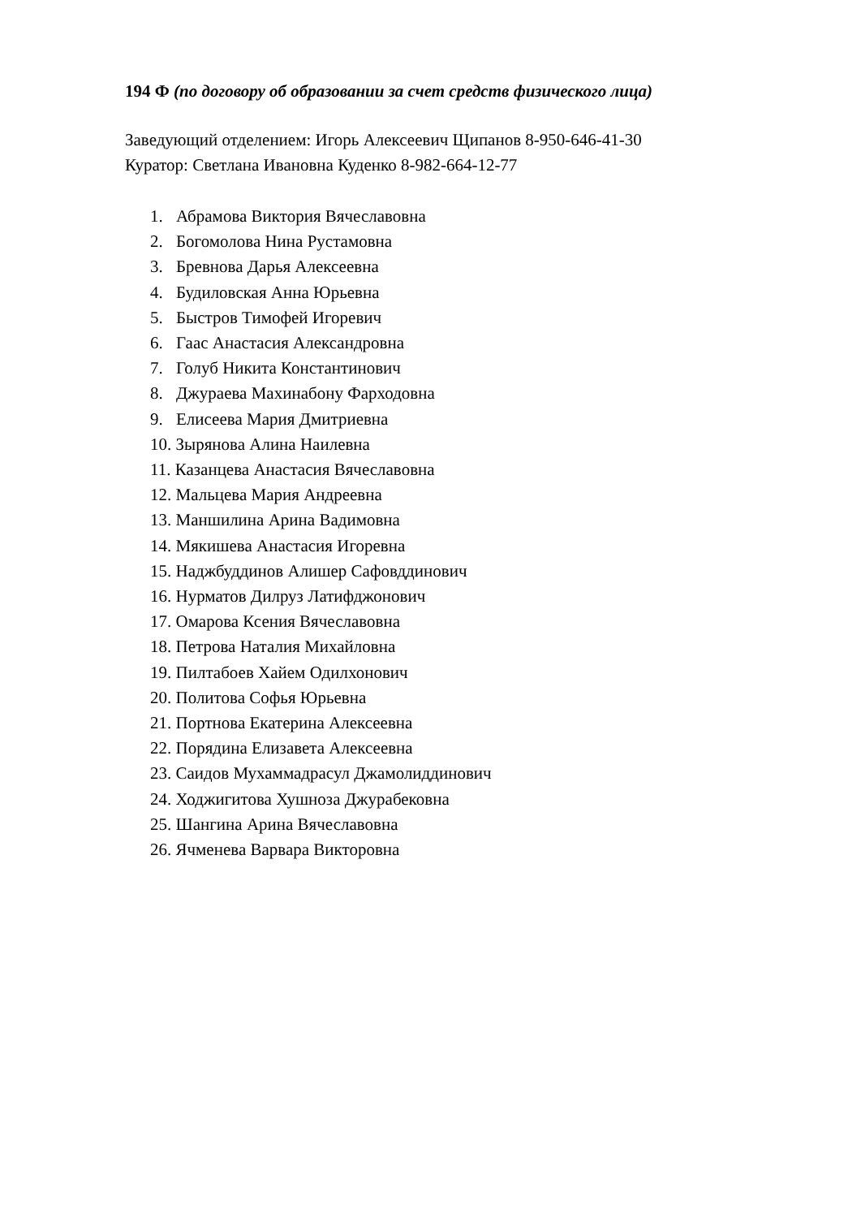194 Ф (по договору об образовании за счет средств физического лица)
Заведующий отделением: Игорь Алексеевич Щипанов 8-950-646-41-30
Куратор: Светлана Ивановна Куденко 8-982-664-12-77
1. Абрамова Виктория Вячеславовна
2. Богомолова Нина Рустамовна
3. Бревнова Дарья Алексеевна
4. Будиловская Анна Юрьевна
5. Быстров Тимофей Игоревич
6. Гаас Анастасия Александровна
7. Голуб Никита Константинович
8. Джураева Махинабону Фарходовна
9. Елисеева Мария Дмитриевна
10. Зырянова Алина Наилевна
11. Казанцева Анастасия Вячеславовна
12. Мальцева Мария Андреевна
13. Маншилина Арина Вадимовна
14. Мякишева Анастасия Игоревна
15. Наджбуддинов Алишер Сафовддинович
16. Нурматов Дилруз Латифджонович
17. Омарова Ксения Вячеславовна
18. Петрова Наталия Михайловна
19. Пилтабоев Хайем Одилхонович
20. Политова Софья Юрьевна
21. Портнова Екатерина Алексеевна
22. Порядина Елизавета Алексеевна
23. Саидов Мухаммадрасул Джамолиддинович
24. Ходжигитова Хушноза Джурабековна
25. Шангина Арина Вячеславовна
26. Ячменева Варвара Викторовна